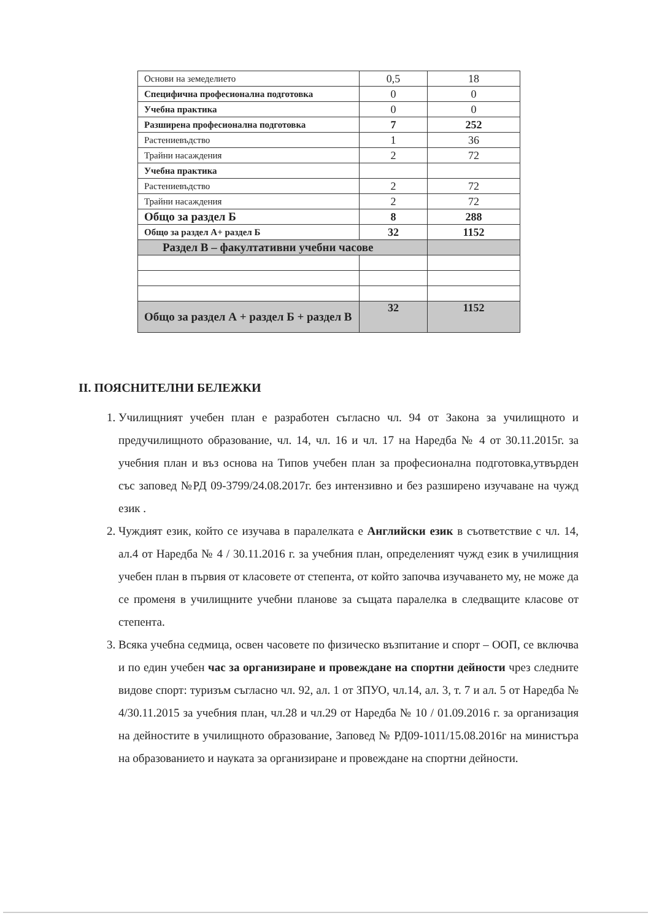| Основи на земеделието | 0,5 | 18 |
| Специфична професионална подготовка | 0 | 0 |
| Учебна практика | 0 | 0 |
| Разширена професионална подготовка | 7 | 252 |
| Растениевъдство | 1 | 36 |
| Трайни насаждения | 2 | 72 |
| Учебна практика | | |
| Растениевъдство | 2 | 72 |
| Трайни насаждения | 2 | 72 |
| Общо за раздел Б | 8 | 288 |
| Общо за раздел А+ раздел Б | 32 | 1152 |
| Раздел В – факултативни учебни часове | | |
| Общо за раздел А + раздел Б + раздел В | 32 | 1152 |
II. ПОЯСНИТЕЛНИ БЕЛЕЖКИ
1. Училищният учебен план е разработен съгласно чл. 94 от Закона за училищното и предучилищното образование, чл. 14, чл. 16 и чл. 17 на Наредба № 4 от 30.11.2015г. за учебния план и въз основа на Типов учебен план за професионална подготовка,утвърден със заповед №РД 09-3799/24.08.2017г. без интензивно и без разширено изучаване на чужд език .
2. Чуждият език, който се изучава в паралелката е Английски език в съответствие с чл. 14, ал.4 от Наредба № 4 / 30.11.2016 г. за учебния план, определеният чужд език в училищния учебен план в първия от класовете от степента, от който започва изучаването му, не може да се променя в училищните учебни планове за същата паралелка в следващите класове от степента.
3. Всяка учебна седмица, освен часовете по физическо възпитание и спорт – ООП, се включва и по един учебен час за организиране и провеждане на спортни дейности чрез следните видове спорт: туризъм съгласно чл. 92, ал. 1 от ЗПУО, чл.14, ал. 3, т. 7 и ал. 5 от Наредба № 4/30.11.2015 за учебния план, чл.28 и чл.29 от Наредба № 10 / 01.09.2016 г. за организация на дейностите в училищното образование, Заповед № РД09-1011/15.08.2016г на министъра на образованието и науката за организиране и провеждане на спортни дейности.